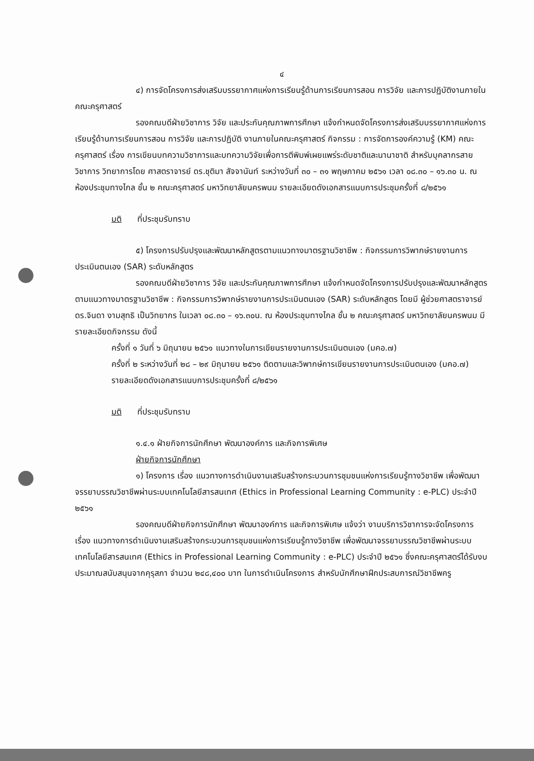๔
๔) การจัดโครงการส่งเสริมบรรยากาศแห่งการเรียนรู้ด้านการเรียนการสอน การวิจัย และการปฏิบัติงานภายในคณะครุศาสตร์
รองคณบดีฝ่ายวิชาการ วิจัย และประกันคุณภาพการศึกษา แจ้งกำหนดจัดโครงการส่งเสริมบรรยากาศแห่งการเรียนรู้ด้านการเรียนการสอน การวิจัย และการปฏิบัติ งานภายในคณะครุศาสตร์ กิจกรรม : การจัดการองค์ความรู้ (KM) คณะครุศาสตร์ เรื่อง การเขียนบทความวิชาการและบทความวิจัยเพื่อการตีพิมพ์เผยแพร่ระดับชาติและนานาชาติ สำหรับบุคลากรสายวิชาการ วิทยาการโดย ศาสตราจารย์ ดร.ชุติมา สัจจานันท์ ระหว่างวันที่ ๓๐ – ๓๑ พฤษภาคม ๒๕๖๑ เวลา ๐๘.๓๐ – ๑๖.๓๐ น. ณ ห้องประชุมทางไกล ชั้น ๒ คณะครุศาสตร์ มหาวิทยาลัยนครพนม รายละเอียดดังเอกสารแนบการประชุมครั้งที่ ๘/๒๕๖๑
มติ ที่ประชุมรับทราบ
๕) โครงการปรับปรุงและพัฒนาหลักสูตรตามแนวทางมาตรฐานวิชาชีพ : กิจกรรมการวิพากษ์รายงานการประเมินตนเอง (SAR) ระดับหลักสูตร
รองคณบดีฝ่ายวิชาการ วิจัย และประกันคุณภาพการศึกษา แจ้งกำหนดจัดโครงการปรับปรุงและพัฒนาหลักสูตรตามแนวทางมาตรฐานวิชาชีพ : กิจกรรมการวิพากษ์รายงานการประเมินตนเอง (SAR) ระดับหลักสูตร โดยมี ผู้ช่วยศาสตราจารย์ ดร.จินดา งามสุทธิ เป็นวิทยากร ในเวลา ๐๘.๓๐ – ๑๖.๓๐น. ณ ห้องประชุมทางไกล ชั้น ๒ คณะครุศาสตร์ มหาวิทยาลัยนครพนม มีรายละเอียดกิจกรรม ดังนี้
ครั้งที่ ๑ วันที่ ๖ มิถุนายน ๒๕๖๑ แนวทางในการเขียนรายงานการประเมินตนเอง (มคอ.๗)
ครั้งที่ ๒ ระหว่างวันที่ ๒๘ – ๒๙ มิถุนายน ๒๕๖๑ ติดตามและวิพากษ์การเขียนรายงานการประเมินตนเอง (มคอ.๗)
รายละเอียดดังเอกสารแนบการประชุมครั้งที่ ๘/๒๕๖๑
มติ ที่ประชุมรับทราบ
๑.๔.๑ ฝ่ายกิจการนักศึกษา พัฒนาองค์การ และกิจการพิเศษ
ฝ่ายกิจการนักศึกษา
๑) โครงการ เรื่อง แนวทางการดำเนินงานเสริมสร้างกระบวนการชุมชนแห่งการเรียนรู้ทางวิชาชีพ เพื่อพัฒนาจรรยาบรรณวิชาชีพผ่านระบบเทคโนโลยีสารสนเทศ (Ethics in Professional Learning Community : e-PLC) ประจำปี ๒๕๖๑
รองคณบดีฝ่ายกิจการนักศึกษา พัฒนาองค์การ และกิจการพิเศษ แจ้งว่า งานบริการวิชาการจะจัดโครงการเรื่อง แนวทางการดำเนินงานเสริมสร้างกระบวนการชุมชนแห่งการเรียนรู้ทางวิชาชีพ เพื่อพัฒนาจรรยาบรรณวิชาชีพผ่านระบบเทคโนโลยีสารสนเทศ (Ethics in Professional Learning Community : e-PLC) ประจำปี ๒๕๖๑ ซึ่งคณะครุศาสตร์ได้รับงบประมาณสนับสนุนจากคุรุสภา จำนวน ๒๔๘,๔๐๐ บาท ในการดำเนินโครงการ สำหรับนักศึกษาฝึกประสบการณ์วิชาชีพครู